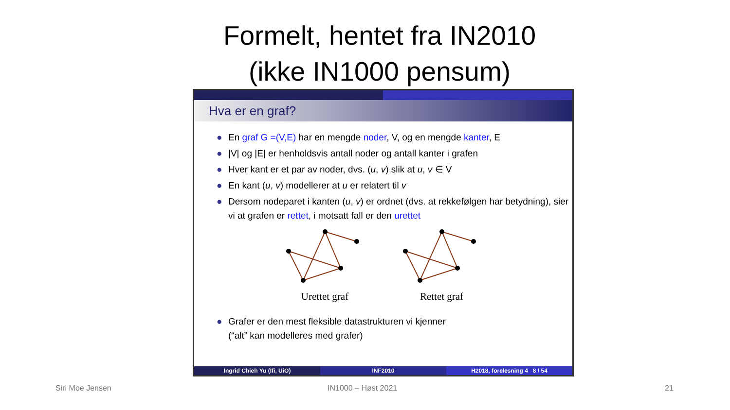Formelt, hentet fra IN2010
(ikke IN1000 pensum)
Hva er en graf?
● En graf G =(V,E) har en mengde noder, V, og en mengde kanter, E
● |V| og |E| er henholdsvis antall noder og antall kanter i grafen
● Hver kant er et par av noder, dvs. (u, v) slik at u, v ∈ V
● En kant (u, v) modellerer at u er relatert til v
● Dersom nodeparet i kanten (u, v) er ordnet (dvs. at rekkefølgen har betydning), sier vi at grafen er rettet, i motsatt fall er den urettet
Urettet graf
Rettet graf
● Grafer er den mest fleksible datastrukturen vi kjenner
(“alt” kan modelleres med grafer)
Ingrid Chieh Yu (Ifi, UiO) INF2010 H2018, forelesning 4 8 / 54
Siri Moe Jensen IN1000 – Høst 2021 21